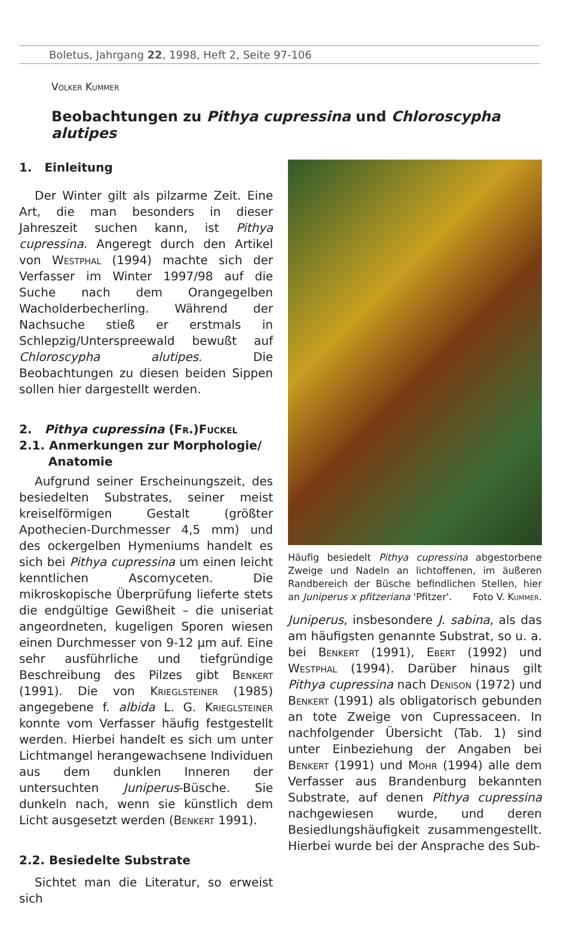Boletus, Jahrgang 22, 1998, Heft 2, Seite 97-106
Volker Kummer
Beobachtungen zu Pithya cupressina und Chloroscypha alutipes
1. Einleitung
Der Winter gilt als pilzarme Zeit. Eine Art, die man besonders in dieser Jahreszeit suchen kann, ist Pithya cupressina. Angeregt durch den Artikel von Westphal (1994) machte sich der Verfasser im Winter 1997/98 auf die Suche nach dem Orangegelben Wacholderbecherling. Während der Nachsuche stieß er erstmals in Schlepzig/Unterspreewald bewußt auf Chloroscypha alutipes. Die Beobachtungen zu diesen beiden Sippen sollen hier dargestellt werden.
2. Pithya cupressina (Fr.)Fuckel
2.1. Anmerkungen zur Morphologie/
Anatomie
Aufgrund seiner Erscheinungszeit, des besiedelten Substrates, seiner meist kreiselförmigen Gestalt (größter Apothecien-Durchmesser 4,5 mm) und des ockergelben Hymeniums handelt es sich bei Pithya cupressina um einen leicht kenntlichen Ascomyceten. Die mikroskopische Überprüfung lieferte stets die endgültige Gewißheit – die uniseriat angeordneten, kugeligen Sporen wiesen einen Durchmesser von 9-12 µm auf. Eine sehr ausführliche und tiefgründige Beschreibung des Pilzes gibt Benkert (1991). Die von Krieglsteiner (1985) angegebene f. albida L. G. Krieglsteiner konnte vom Verfasser häufig festgestellt werden. Hierbei handelt es sich um unter Lichtmangel herangewachsene Individuen aus dem dunklen Inneren der untersuchten Juniperus-Büsche. Sie dunkeln nach, wenn sie künstlich dem Licht ausgesetzt werden (Benkert 1991).
2.2. Besiedelte Substrate
Sichtet man die Literatur, so erweist sich
Häufig besiedelt Pithya cupressina abgestorbene Zweige und Nadeln an lichtoffenen, im äußeren Randbereich der Büsche befindlichen Stellen, hier an Juniperus x pfitzeriana 'Pfitzer'. Foto V. Kummer.
Juniperus, insbesondere J. sabina, als das am häufigsten genannte Substrat, so u. a. bei Benkert (1991), Ebert (1992) und Westphal (1994). Darüber hinaus gilt Pithya cupressina nach Denison (1972) und Benkert (1991) als obligatorisch gebunden an tote Zweige von Cupressaceen. In nachfolgender Übersicht (Tab. 1) sind unter Einbeziehung der Angaben bei Benkert (1991) und Mohr (1994) alle dem Verfasser aus Brandenburg bekannten Substrate, auf denen Pithya cupressina nachgewiesen wurde, und deren Besiedlungshäufigkeit zusammengestellt. Hierbei wurde bei der Ansprache des Sub-